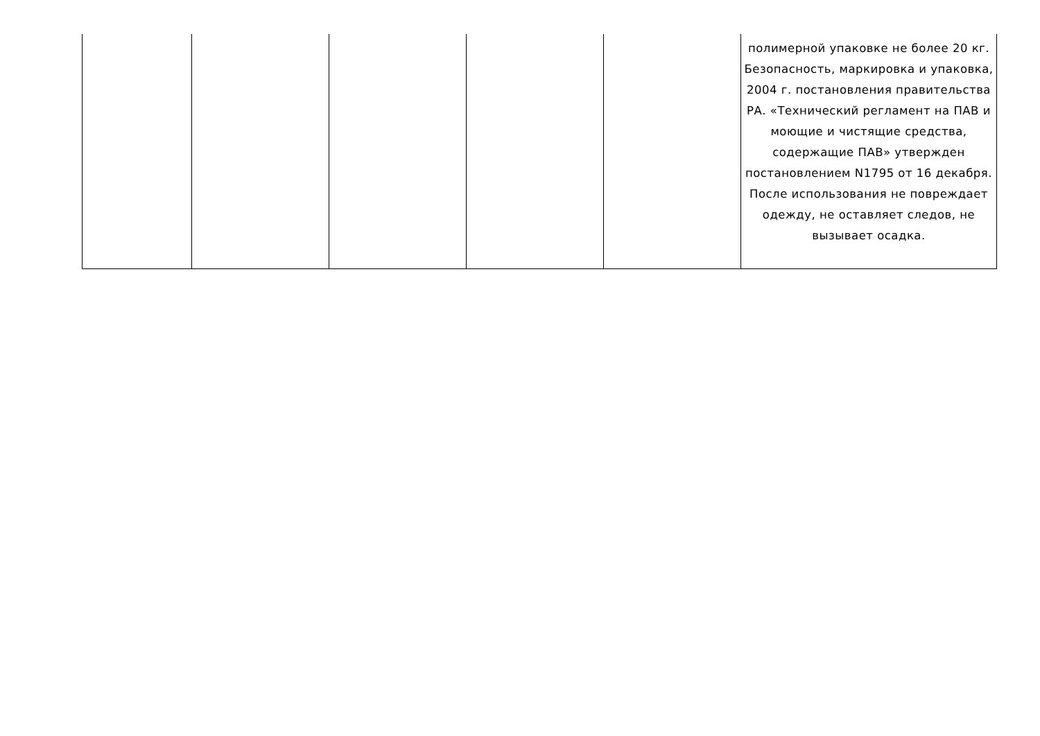| | | | | | полимерной упаковке не более 20 кг. Безопасность, маркировка и упаковка, 2004 г. постановления правительства РА. «Технический регламент на ПАВ и моющие и чистящие средства, содержащие ПАВ» утвержден постановлением N1795 от 16 декабря. После использования не повреждает одежду, не оставляет следов, не вызывает осадка. |